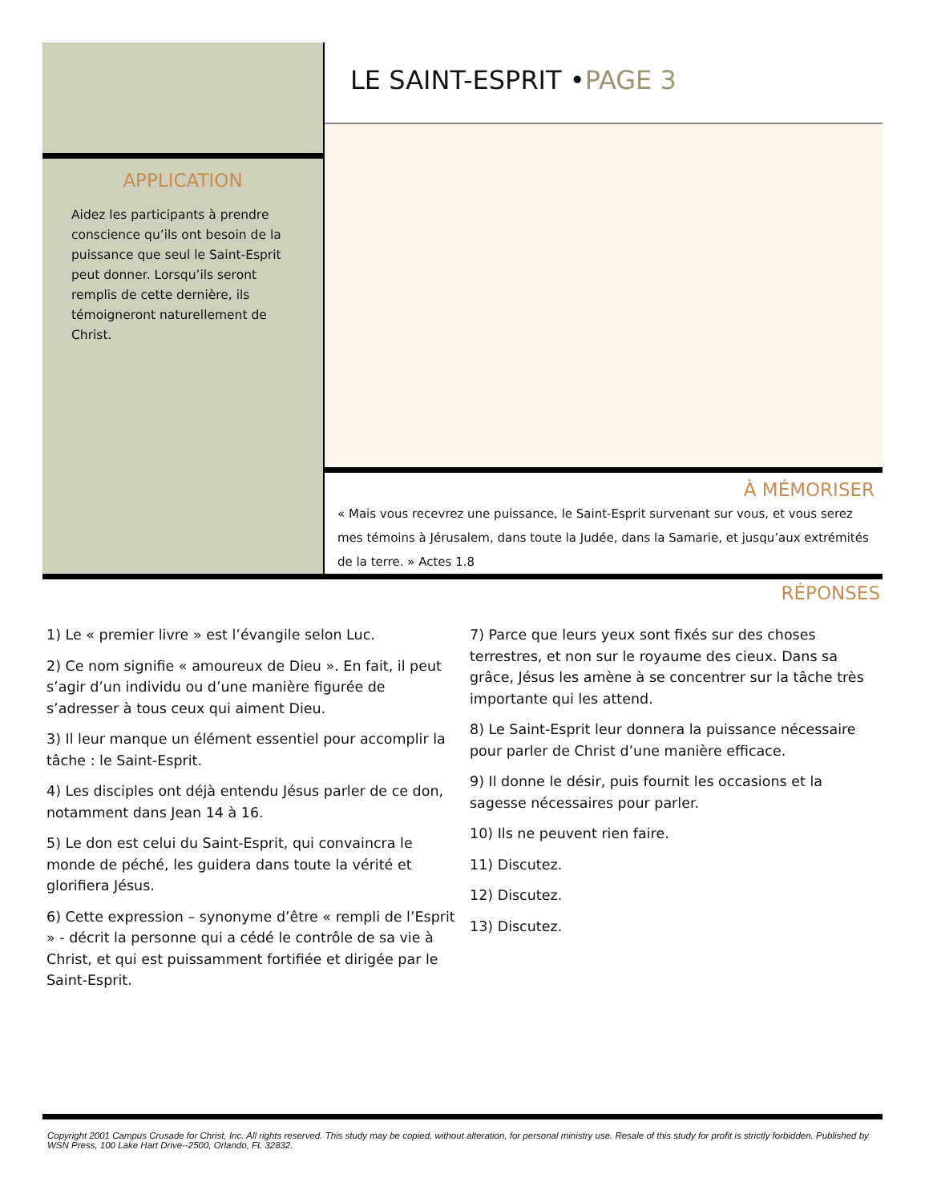APPLICATION
Aidez les participants à prendre conscience qu’ils ont besoin de la puissance que seul le Saint-Esprit peut donner. Lorsqu’ils seront remplis de cette dernière, ils témoigneront naturellement de Christ.
LE SAINT-ESPRIT •PAGE 3
À MÉMORISER
« Mais vous recevrez une puissance, le Saint-Esprit survenant sur vous, et vous serez mes témoins à Jérusalem, dans toute la Judée, dans la Samarie, et jusqu’aux extrémités de la terre. » Actes 1.8
RÉPONSES
1) Le « premier livre » est l’évangile selon Luc.
2) Ce nom signifie « amoureux de Dieu ». En fait, il peut s’agir d’un individu ou d’une manière figurée de s’adresser à tous ceux qui aiment Dieu.
3) Il leur manque un élément essentiel pour accomplir la tâche : le Saint-Esprit.
4) Les disciples ont déjà entendu Jésus parler de ce don, notamment dans Jean 14 à 16.
5) Le don est celui du Saint-Esprit, qui convaincra le monde de péché, les guidera dans toute la vérité et glorifiera Jésus.
6) Cette expression – synonyme d’être « rempli de l’Esprit » - décrit la personne qui a cédé le contrôle de sa vie à Christ, et qui est puissamment fortifiée et dirigée par le Saint-Esprit.
7) Parce que leurs yeux sont fixés sur des choses terrestres, et non sur le royaume des cieux. Dans sa grâce, Jésus les amène à se concentrer sur la tâche très importante qui les attend.
8) Le Saint-Esprit leur donnera la puissance nécessaire pour parler de Christ d’une manière efficace.
9) Il donne le désir, puis fournit les occasions et la sagesse nécessaires pour parler.
10) Ils ne peuvent rien faire.
11) Discutez.
12) Discutez.
13) Discutez.
Copyright 2001 Campus Crusade for Christ, Inc. All rights reserved. This study may be copied, without alteration, for personal ministry use. Resale of this study for profit is strictly forbidden. Published by WSN Press, 100 Lake Hart Drive--2500, Orlando, FL 32832.